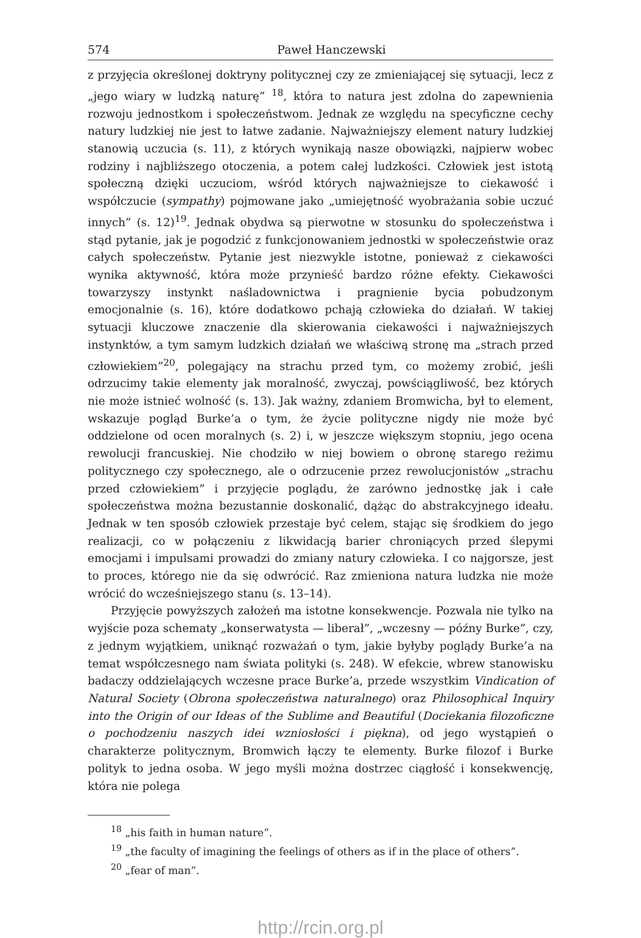574 Paweł Hanczewski
z przyjęcia określonej doktryny politycznej czy ze zmieniającej się sytuacji, lecz z „jego wiary w ludzką naturę” <sup>18</sup>, która to natura jest zdolna do zapewnienia rozwoju jednostkom i społeczeństwom. Jednak ze względu na specyficzne cechy natury ludzkiej nie jest to łatwe zadanie. Najważniejszy element natury ludzkiej stanowią uczucia (s. 11), z których wynikają nasze obowiązki, najpierw wobec rodziny i najbliższego otoczenia, a potem całej ludzkości. Człowiek jest istotą społeczną dzięki uczuciom, wśród których najważniejsze to ciekawość i współczucie (sympathy) pojmowane jako „umiejętność wyobrażania sobie uczuć innych” (s. 12)<sup>19</sup>. Jednak obydwa są pierwotne w stosunku do społeczeństwa i stąd pytanie, jak je pogodzić z funkcjonowaniem jednostki w społeczeństwie oraz całych społeczeństw. Pytanie jest niezwykle istotne, ponieważ z ciekawości wynika aktywność, która może przynieść bardzo różne efekty. Ciekawości towarzyszy instynkt naśladownictwa i pragnienie bycia pobudzonym emocjonalnie (s. 16), które dodatkowo pchają człowieka do działań. W takiej sytuacji kluczowe znaczenie dla skierowania ciekawości i najważniejszych instynktów, a tym samym ludzkich działań we właściwą stronę ma „strach przed człowiekiem”<sup>20</sup>, polegający na strachu przed tym, co możemy zrobić, jeśli odrzucimy takie elementy jak moralność, zwyczaj, powściągliwość, bez których nie może istnieć wolność (s. 13). Jak ważny, zdaniem Bromwicha, był to element, wskazuje pogląd Burke’a o tym, że życie polityczne nigdy nie może być oddzielone od ocen moralnych (s. 2) i, w jeszcze większym stopniu, jego ocena rewolucji francuskiej. Nie chodziło w niej bowiem o obronę starego reżimu politycznego czy społecznego, ale o odrzucenie przez rewolucjonistów „strachu przed człowiekiem” i przyjęcie poglądu, że zarówno jednostkę jak i całe społeczeństwa można bezustannie doskonalić, dążąc do abstrakcyjnego ideału. Jednak w ten sposób człowiek przestaje być celem, stając się środkiem do jego realizacji, co w połączeniu z likwidacją barier chroniących przed ślepymi emocjami i impulsami prowadzi do zmiany natury człowieka. I co najgorsze, jest to proces, którego nie da się odwrócić. Raz zmieniona natura ludzka nie może wrócić do wcześniejszego stanu (s. 13–14).
Przyjęcie powyższych założeń ma istotne konsekwencje. Pozwala nie tylko na wyjście poza schematy „konserwatysta — liberał”, „wczesny — późny Burke”, czy, z jednym wyjątkiem, uniknąć rozważań o tym, jakie byłyby poglądy Burke’a na temat współczesnego nam świata polityki (s. 248). W efekcie, wbrew stanowisku badaczy oddzielających wczesne prace Burke’a, przede wszystkim Vindication of Natural Society (Obrona społeczeństwa naturalnego) oraz Philosophical Inquiry into the Origin of our Ideas of the Sublime and Beautiful (Dociekania filozoficzne o pochodzeniu naszych idei wzniosłości i piękna), od jego wystąpień o charakterze politycznym, Bromwich łączy te elementy. Burke filozof i Burke polityk to jedna osoba. W jego myśli można dostrzec ciągłość i konsekwencję, która nie polega
<sup>18</sup> „his faith in human nature”.
<sup>19</sup> „the faculty of imagining the feelings of others as if in the place of others”.
<sup>20</sup> „fear of man”.
http://rcin.org.pl